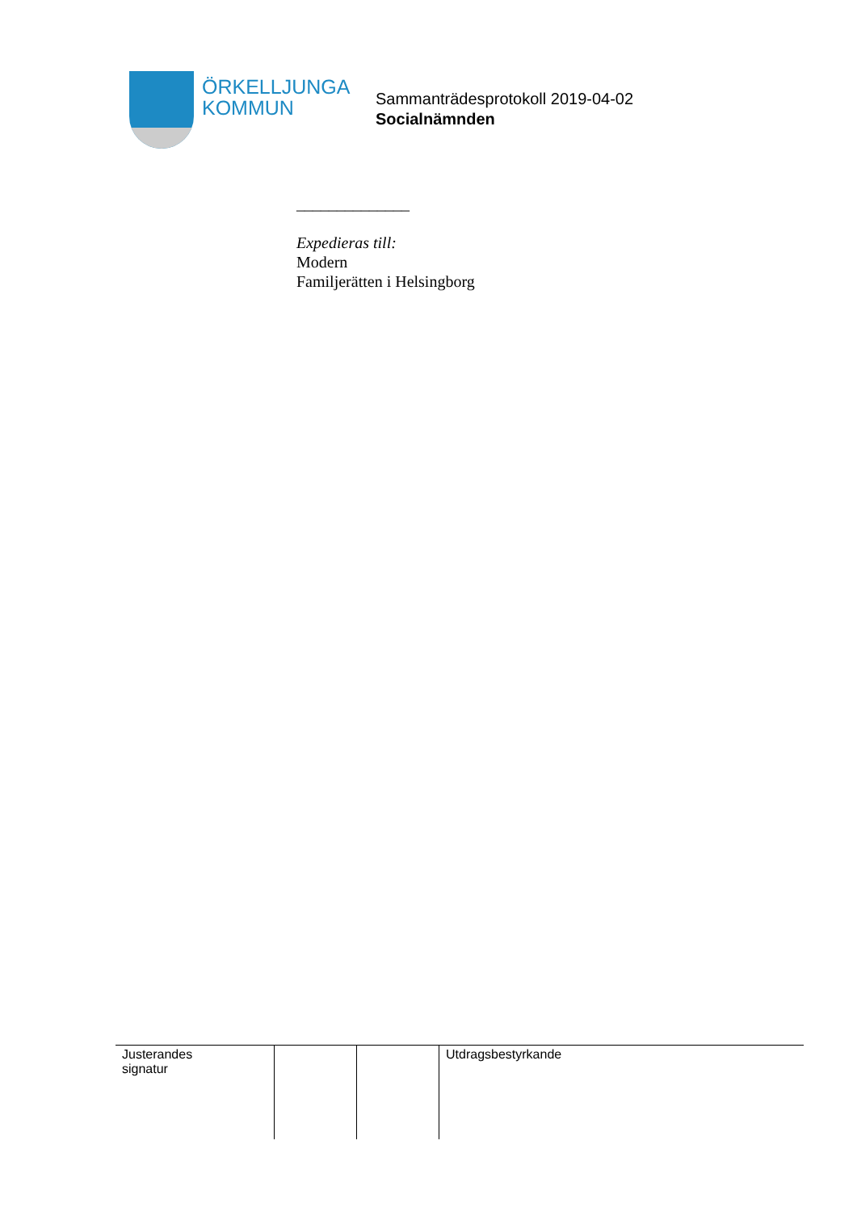ÖRKELLJUNGA
KOMMUN
Sammanträdesprotokoll 2019-04-02
Socialnämnden
______________
Expedieras till:
Modern
Familjerätten i Helsingborg
| Justerandes signatur | | | Utdragsbestyrkande |